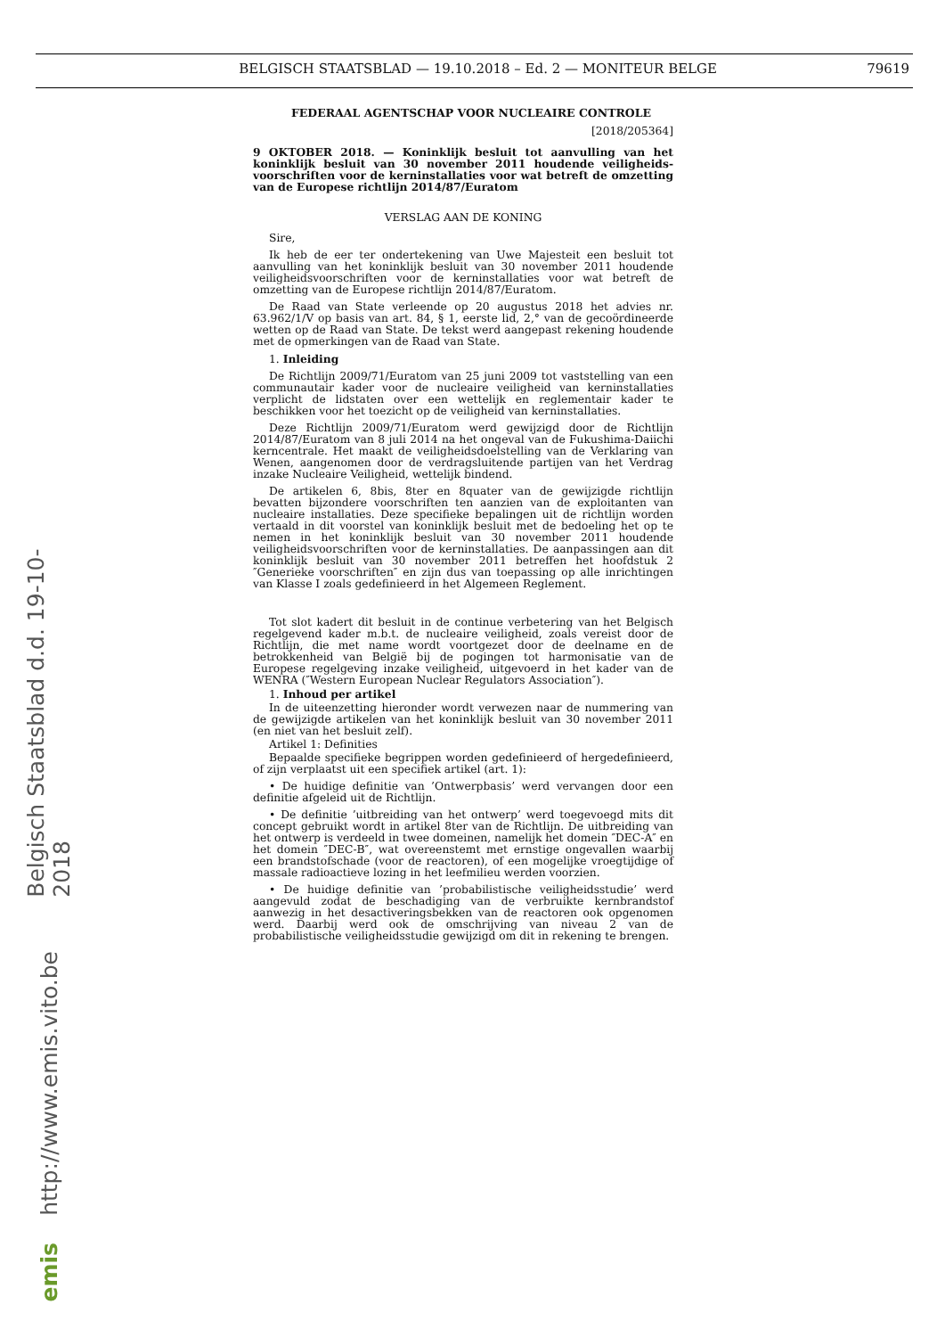BELGISCH STAATSBLAD — 19.10.2018 – Ed. 2 — MONITEUR BELGE 79619
FEDERAAL AGENTSCHAP VOOR NUCLEAIRE CONTROLE
[2018/205364]
9 OKTOBER 2018. — Koninklijk besluit tot aanvulling van het koninklijk besluit van 30 november 2011 houdende veiligheids­voorschriften voor de kerninstallaties voor wat betreft de omzet­ting van de Europese richtlijn 2014/87/Euratom
VERSLAG AAN DE KONING
Sire,
Ik heb de eer ter ondertekening van Uwe Majesteit een besluit tot aanvulling van het koninklijk besluit van 30 november 2011 houdende veiligheidsvoorschriften voor de kerninstallaties voor wat betreft de omzetting van de Europese richtlijn 2014/87/Euratom.
De Raad van State verleende op 20 augustus 2018 het advies nr. 63.962/1/V op basis van art. 84, § 1, eerste lid, 2,° van de gecoördi­neerde wetten op de Raad van State. De tekst werd aangepast rekening houdende met de opmerkingen van de Raad van State.
1. Inleiding
De Richtlijn 2009/71/Euratom van 25 juni 2009 tot vaststelling van een communautair kader voor de nucleaire veiligheid van kerninstal­laties verplicht de lidstaten over een wettelijk en reglementair kader te beschikken voor het toezicht op de veiligheid van kerninstallaties.
Deze Richtlijn 2009/71/Euratom werd gewijzigd door de Richt­lijn 2014/87/Euratom van 8 juli 2014 na het ongeval van de Fukushima-Daiichi kerncentrale. Het maakt de veiligheidsdoelstelling van de Verklaring van Wenen, aangenomen door de verdragsluitende partijen van het Verdrag inzake Nucleaire Veiligheid, wettelijk bindend.
De artikelen 6, 8bis, 8ter en 8quater van de gewijzigde richtlijn bevatten bijzondere voorschriften ten aanzien van de exploitanten van nucleaire installaties. Deze specifieke bepalingen uit de richtlijn worden vertaald in dit voorstel van koninklijk besluit met de bedoeling het op te nemen in het koninklijk besluit van 30 november 2011 houdende veiligheidsvoorschriften voor de kerninstallaties. De aanpassingen aan dit koninklijk besluit van 30 november 2011 betreffen het hoofdstuk 2 ″Generieke voorschriften″ en zijn dus van toepassing op alle inrichtin­gen van Klasse I zoals gedefinieerd in het Algemeen Reglement.
Tot slot kadert dit besluit in de continue verbetering van het Belgisch regelgevend kader m.b.t. de nucleaire veiligheid, zoals vereist door de Richtlijn, die met name wordt voortgezet door de deelname en de betrokkenheid van België bij de pogingen tot harmonisatie van de Europese regelgeving inzake veiligheid, uitgevoerd in het kader van de WENRA (″Western European Nuclear Regulators Association″).
1. Inhoud per artikel
In de uiteenzetting hieronder wordt verwezen naar de nummering van de gewijzigde artikelen van het koninklijk besluit van 30 novem­ber 2011 (en niet van het besluit zelf).
Artikel 1: Definities
Bepaalde specifieke begrippen worden gedefinieerd of her­gedefinieerd, of zijn verplaatst uit een specifiek artikel (art. 1):
• De huidige definitie van ’Ontwerpbasis’ werd vervangen door een definitie afgeleid uit de Richtlijn.
• De definitie ’uitbreiding van het ontwerp’ werd toegevoegd mits dit concept gebruikt wordt in artikel 8ter van de Richtlijn. De uitbreiding van het ontwerp is verdeeld in twee domeinen, namelijk het domein ″DEC-A″ en het domein ″DEC-B″, wat overeenstemt met ernstige ongevallen waarbij een brandstofschade (voor de reactoren), of een mogelijke vroegtijdige of massale radioactieve lozing in het leefmilieu werden voorzien.
• De huidige definitie van ’probabilistische veiligheidsstudie’ werd aangevuld zodat de beschadiging van de verbruikte kernbrandstof aanwezig in het desactiveringsbekken van de reactoren ook opgeno­men werd. Daarbij werd ook de omschrijving van niveau 2 van de probabilistische veiligheidsstudie gewijzigd om dit in rekening te brengen.
Belgisch Staatsblad d.d. 19-10-2018
http://www.emis.vito.be
emis